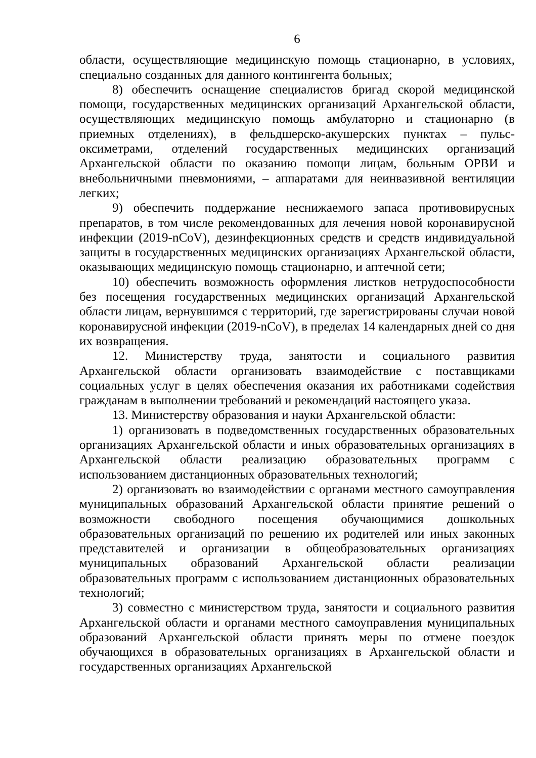6
области, осуществляющие медицинскую помощь стационарно, в условиях, специально созданных для данного контингента больных;
8) обеспечить оснащение специалистов бригад скорой медицинской помощи, государственных медицинских организаций Архангельской области, осуществляющих медицинскую помощь амбулаторно и стационарно (в приемных отделениях), в фельдшерско-акушерских пунктах – пульс-оксиметрами, отделений государственных медицинских организаций Архангельской области по оказанию помощи лицам, больным ОРВИ и внебольничными пневмониями, – аппаратами для неинвазивной вентиляции легких;
9) обеспечить поддержание неснижаемого запаса противовирусных препаратов, в том числе рекомендованных для лечения новой коронавирусной инфекции (2019-nCoV), дезинфекционных средств и средств индивидуальной защиты в государственных медицинских организациях Архангельской области, оказывающих медицинскую помощь стационарно, и аптечной сети;
10) обеспечить возможность оформления листков нетрудоспособности без посещения государственных медицинских организаций Архангельской области лицам, вернувшимся с территорий, где зарегистрированы случаи новой коронавирусной инфекции (2019-nCoV), в пределах 14 календарных дней со дня их возвращения.
12. Министерству труда, занятости и социального развития Архангельской области организовать взаимодействие с поставщиками социальных услуг в целях обеспечения оказания их работниками содействия гражданам в выполнении требований и рекомендаций настоящего указа.
13. Министерству образования и науки Архангельской области:
1) организовать в подведомственных государственных образовательных организациях Архангельской области и иных образовательных организациях в Архангельской области реализацию образовательных программ с использованием дистанционных образовательных технологий;
2) организовать во взаимодействии с органами местного самоуправления муниципальных образований Архангельской области принятие решений о возможности свободного посещения обучающимися дошкольных образовательных организаций по решению их родителей или иных законных представителей и организации в общеобразовательных организациях муниципальных образований Архангельской области реализации образовательных программ с использованием дистанционных образовательных технологий;
3) совместно с министерством труда, занятости и социального развития Архангельской области и органами местного самоуправления муниципальных образований Архангельской области принять меры по отмене поездок обучающихся в образовательных организациях в Архангельской области и государственных организациях Архангельской